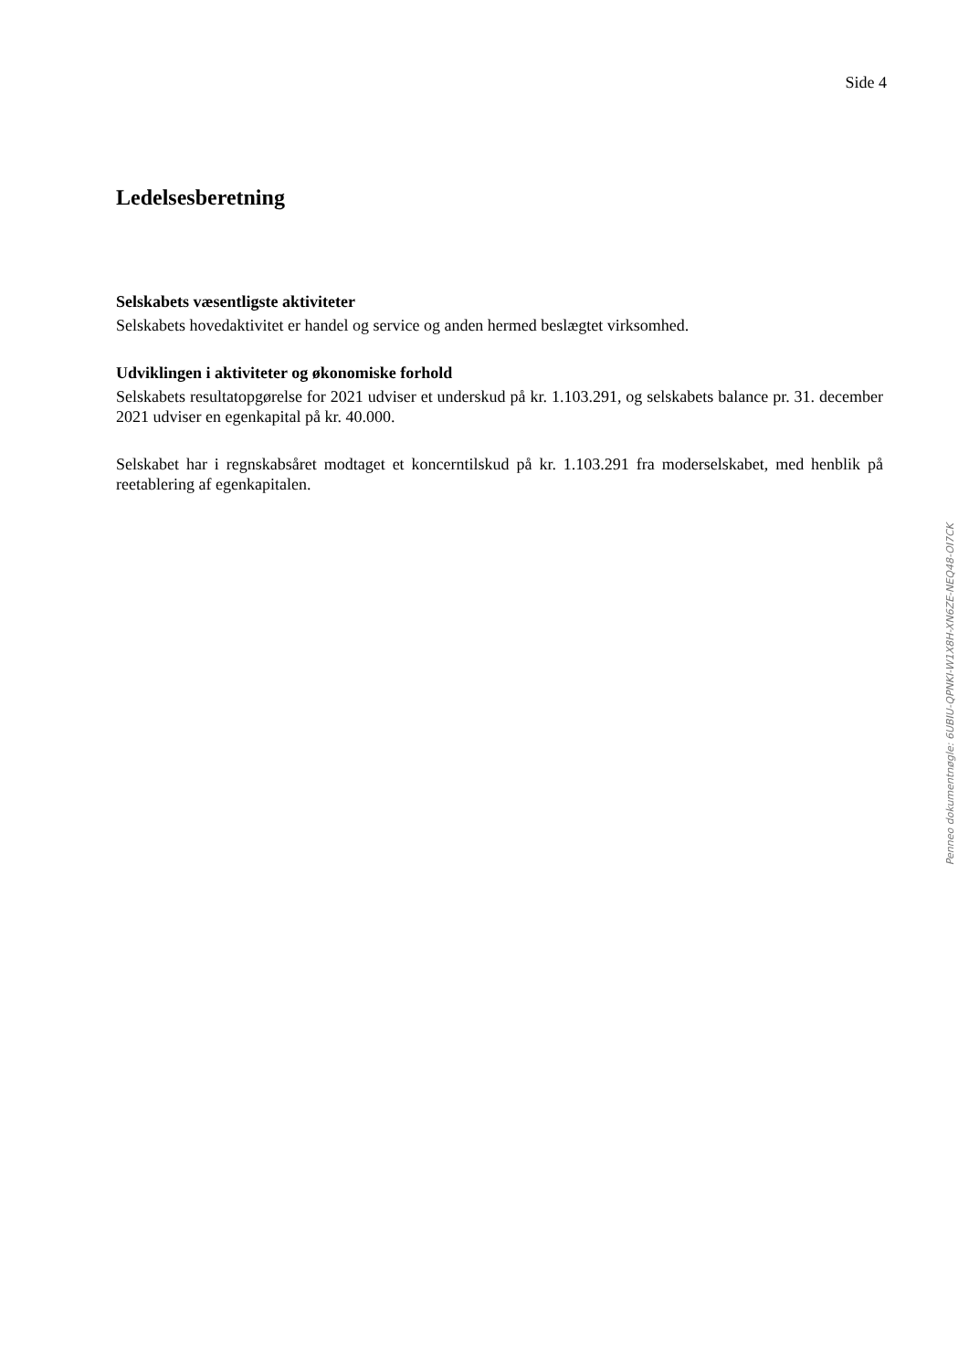Side 4
Ledelsesberetning
Selskabets væsentligste aktiviteter
Selskabets hovedaktivitet er handel og service og anden hermed beslægtet virksomhed.
Udviklingen i aktiviteter og økonomiske forhold
Selskabets resultatopgørelse for 2021 udviser et underskud på kr. 1.103.291, og selskabets balance pr. 31. december 2021 udviser en egenkapital på kr. 40.000.
Selskabet har i regnskabsåret modtaget et koncerntilskud på kr. 1.103.291 fra moderselskabet, med henblik på reetablering af egenkapitalen.
Penneo dokumentnøgle: 6UBIU-QPNKI-W1X8H-XN6ZE-NEQ48-OI7CK